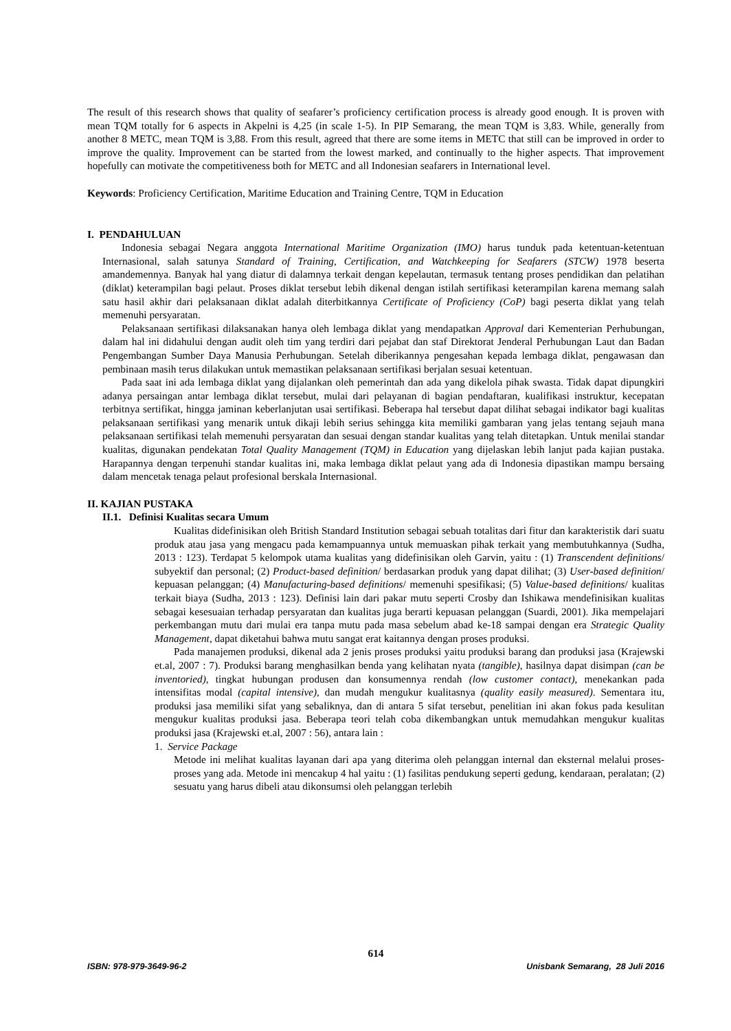The result of this research shows that quality of seafarer’s proficiency certification process is already good enough. It is proven with mean TQM totally for 6 aspects in Akpelni is 4,25 (in scale 1-5). In PIP Semarang, the mean TQM is 3,83. While, generally from another 8 METC, mean TQM is 3,88. From this result, agreed that there are some items in METC that still can be improved in order to improve the quality. Improvement can be started from the lowest marked, and continually to the higher aspects. That improvement hopefully can motivate the competitiveness both for METC and all Indonesian seafarers in International level.
Keywords: Proficiency Certification, Maritime Education and Training Centre, TQM in Education
I. PENDAHULUAN
Indonesia sebagai Negara anggota International Maritime Organization (IMO) harus tunduk pada ketentuan-ketentuan Internasional, salah satunya Standard of Training, Certification, and Watchkeeping for Seafarers (STCW) 1978 beserta amandemennya. Banyak hal yang diatur di dalamnya terkait dengan kepelautan, termasuk tentang proses pendidikan dan pelatihan (diklat) keterampilan bagi pelaut. Proses diklat tersebut lebih dikenal dengan istilah sertifikasi keterampilan karena memang salah satu hasil akhir dari pelaksanaan diklat adalah diterbitkannya Certificate of Proficiency (CoP) bagi peserta diklat yang telah memenuhi persyaratan.
Pelaksanaan sertifikasi dilaksanakan hanya oleh lembaga diklat yang mendapatkan Approval dari Kementerian Perhubungan, dalam hal ini didahului dengan audit oleh tim yang terdiri dari pejabat dan staf Direktorat Jenderal Perhubungan Laut dan Badan Pengembangan Sumber Daya Manusia Perhubungan. Setelah diberikannya pengesahan kepada lembaga diklat, pengawasan dan pembinaan masih terus dilakukan untuk memastikan pelaksanaan sertifikasi berjalan sesuai ketentuan.
Pada saat ini ada lembaga diklat yang dijalankan oleh pemerintah dan ada yang dikelola pihak swasta. Tidak dapat dipungkiri adanya persaingan antar lembaga diklat tersebut, mulai dari pelayanan di bagian pendaftaran, kualifikasi instruktur, kecepatan terbitnya sertifikat, hingga jaminan keberlanjutan usai sertifikasi. Beberapa hal tersebut dapat dilihat sebagai indikator bagi kualitas pelaksanaan sertifikasi yang menarik untuk dikaji lebih serius sehingga kita memiliki gambaran yang jelas tentang sejauh mana pelaksanaan sertifikasi telah memenuhi persyaratan dan sesuai dengan standar kualitas yang telah ditetapkan. Untuk menilai standar kualitas, digunakan pendekatan Total Quality Management (TQM) in Education yang dijelaskan lebih lanjut pada kajian pustaka. Harapannya dengan terpenuhi standar kualitas ini, maka lembaga diklat pelaut yang ada di Indonesia dipastikan mampu bersaing dalam mencetak tenaga pelaut profesional berskala Internasional.
II. KAJIAN PUSTAKA
II.1. Definisi Kualitas secara Umum
Kualitas didefinisikan oleh British Standard Institution sebagai sebuah totalitas dari fitur dan karakteristik dari suatu produk atau jasa yang mengacu pada kemampuannya untuk memuaskan pihak terkait yang membutuhkannya (Sudha, 2013 : 123). Terdapat 5 kelompok utama kualitas yang didefinisikan oleh Garvin, yaitu : (1) Transcendent definitions/ subyektif dan personal; (2) Product-based definition/ berdasarkan produk yang dapat dilihat; (3) User-based definition/ kepuasan pelanggan; (4) Manufacturing-based definitions/ memenuhi spesifikasi; (5) Value-based definitions/ kualitas terkait biaya (Sudha, 2013 : 123). Definisi lain dari pakar mutu seperti Crosby dan Ishikawa mendefinisikan kualitas sebagai kesesuaian terhadap persyaratan dan kualitas juga berarti kepuasan pelanggan (Suardi, 2001). Jika mempelajari perkembangan mutu dari mulai era tanpa mutu pada masa sebelum abad ke-18 sampai dengan era Strategic Quality Management, dapat diketahui bahwa mutu sangat erat kaitannya dengan proses produksi.
Pada manajemen produksi, dikenal ada 2 jenis proses produksi yaitu produksi barang dan produksi jasa (Krajewski et.al, 2007 : 7). Produksi barang menghasilkan benda yang kelihatan nyata (tangible), hasilnya dapat disimpan (can be inventoried), tingkat hubungan produsen dan konsumennya rendah (low customer contact), menekankan pada intensifitas modal (capital intensive), dan mudah mengukur kualitasnya (quality easily measured). Sementara itu, produksi jasa memiliki sifat yang sebaliknya, dan di antara 5 sifat tersebut, penelitian ini akan fokus pada kesulitan mengukur kualitas produksi jasa. Beberapa teori telah coba dikembangkan untuk memudahkan mengukur kualitas produksi jasa (Krajewski et.al, 2007 : 56), antara lain :
1. Service Package
Metode ini melihat kualitas layanan dari apa yang diterima oleh pelanggan internal dan eksternal melalui proses-proses yang ada. Metode ini mencakup 4 hal yaitu : (1) fasilitas pendukung seperti gedung, kendaraan, peralatan; (2) sesuatu yang harus dibeli atau dikonsumsi oleh pelanggan terlebih
614
ISBN: 978-979-3649-96-2 Unisbank Semarang, 28 Juli 2016